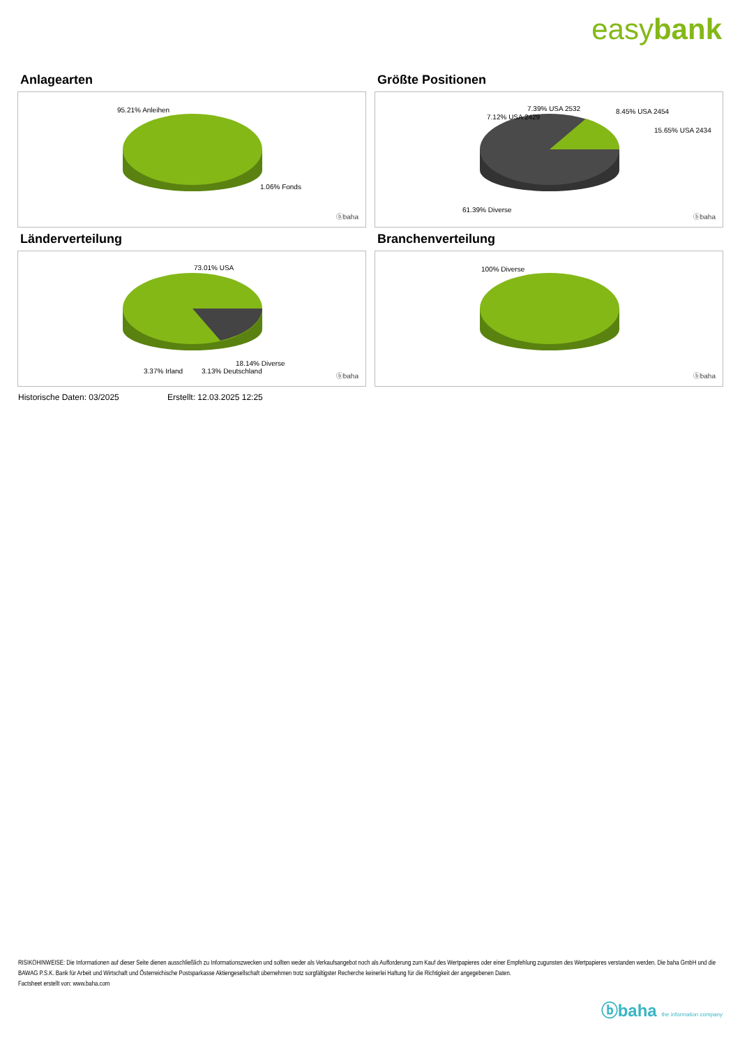easybank
Anlagearten
95.21% Anleihen
1.06% Fonds
ⓑbaha
Größte Positionen
7.12% USA 2429
7.39% USA 2532 8.45% USA 2454
15.65% USA 2434
61.39% Diverse
ⓑbaha
Länderverteilung
73.01% USA
18.14% Diverse
3.37% Irland 3.13% Deutschland
ⓑbaha
Branchenverteilung
100% Diverse
ⓑbaha
Historische Daten: 03/2025 Erstellt: 12.03.2025 12:25
RISIKOHINWEISE: Die Informationen auf dieser Seite dienen ausschließlich zu Informationszwecken und sollten weder als Verkaufsangebot noch als Aufforderung zum Kauf des Wertpapieres oder einer Empfehlung zugunsten des Wertpapieres verstanden werden. Die baha GmbH und die BAWAG P.S.K. Bank für Arbeit und Wirtschaft und Österreichische Postsparkasse Aktiengesellschaft übernehmen trotz sorgfältigster Recherche keinerlei Haftung für die Richtigkeit der angegebenen Daten.
Factsheet erstellt von: www.baha.com
ⓑbaha the information company